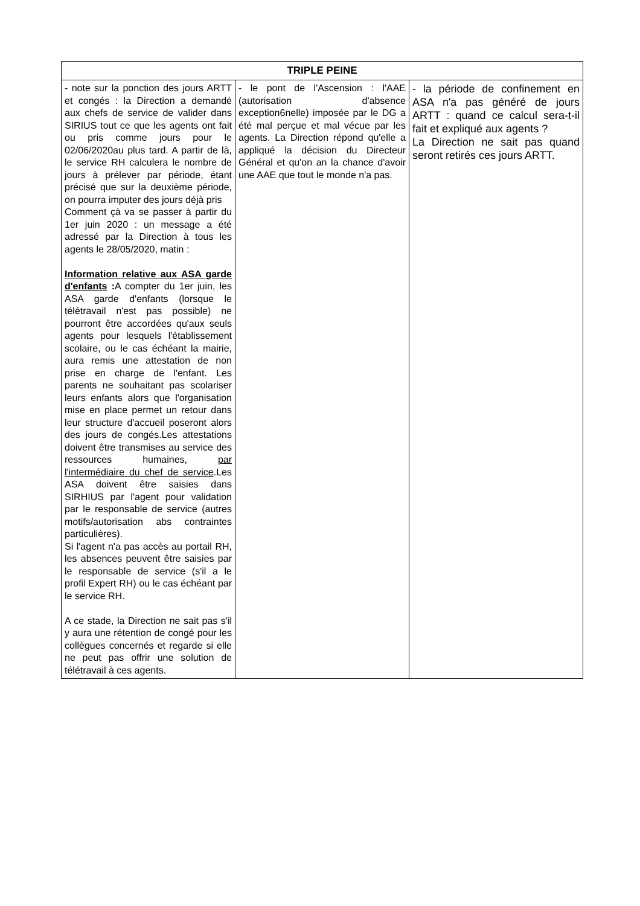| TRIPLE PEINE | | |
| --- | --- | --- |
| - note sur la ponction des jours ARTT et congés : la Direction a demandé aux chefs de service de valider dans SIRIUS tout ce que les agents ont fait ou pris comme jours pour le 02/06/2020au plus tard. A partir de là, le service RH calculera le nombre de jours à prélever par période, étant précisé que sur la deuxième période, on pourra imputer des jours déjà pris Comment çà va se passer à partir du 1er juin 2020 : un message a été adressé par la Direction à tous les agents le 28/05/2020, matin : Information relative aux ASA garde d'enfants : A compter du 1er juin, les ASA garde d'enfants (lorsque le télétravail n'est pas possible) ne pourront être accordées qu'aux seuls agents pour lesquels l'établissement scolaire, ou le cas échéant la mairie, aura remis une attestation de non prise en charge de l'enfant. Les parents ne souhaitant pas scolariser leurs enfants alors que l'organisation mise en place permet un retour dans leur structure d'accueil poseront alors des jours de congés.Les attestations doivent être transmises au service des ressources humaines, par l'intermédiaire du chef de service .Les ASA doivent être saisies dans SIRHIUS par l'agent pour validation par le responsable de service (autres motifs/autorisation abs contraintes particulières). Si l'agent n'a pas accès au portail RH, les absences peuvent être saisies par le responsable de service (s'il a le profil Expert RH) ou le cas échéant par le service RH. A ce stade, la Direction ne sait pas s'il y aura une rétention de congé pour les collègues concernés et regarde si elle ne peut pas offrir une solution de télétravail à ces agents. | - le pont de l'Ascension : l'AAE (autorisation d'absence exception6nelle) imposée par le DG a été mal perçue et mal vécue par les agents. La Direction répond qu'elle a appliqué la décision du Directeur Général et qu'on an la chance d'avoir une AAE que tout le monde n'a pas. | - la période de confinement en ASA n'a pas généré de jours ARTT : quand ce calcul sera-t-il fait et expliqué aux agents ? La Direction ne sait pas quand seront retirés ces jours ARTT. |